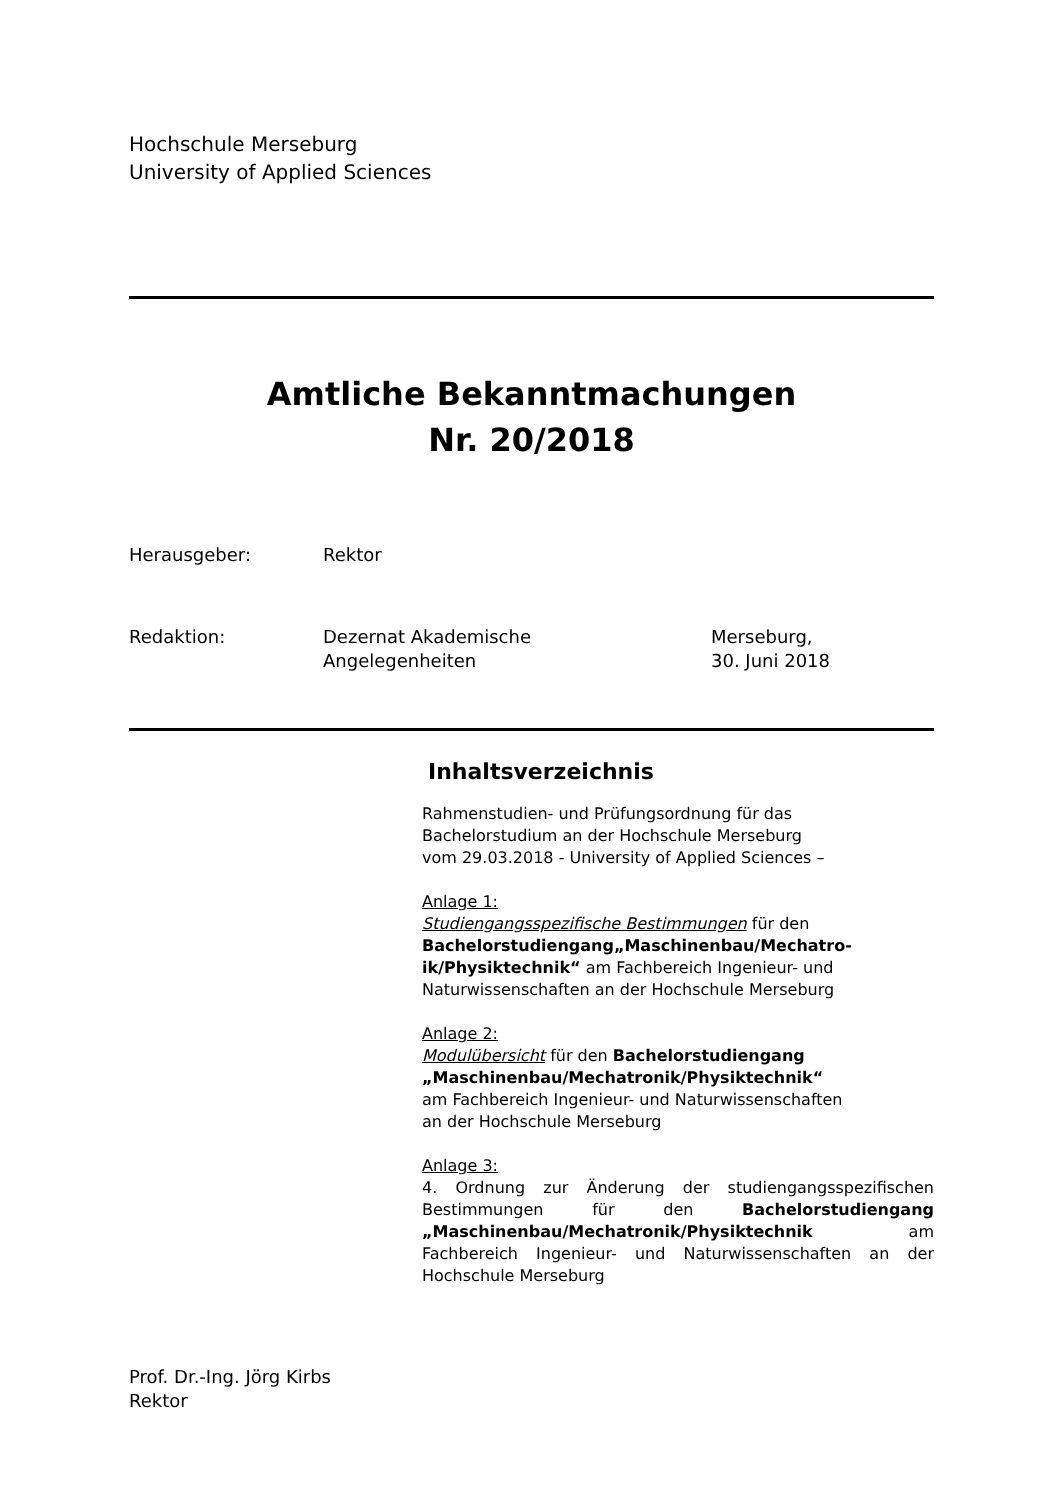Hochschule Merseburg
University of Applied Sciences
Amtliche Bekanntmachungen
Nr. 20/2018
Herausgeber: Rektor
Redaktion: Dezernat Akademische
Angelegenheiten
Merseburg,
30. Juni 2018
Inhaltsverzeichnis
Rahmenstudien- und Prüfungsordnung für das
Bachelorstudium an der Hochschule Merseburg
vom 29.03.2018 - University of Applied Sciences –
Anlage 1:
Studiengangsspezifische Bestimmungen für den
Bachelorstudiengang„Maschinenbau/Mechatro-
ik/Physiktechnik“ am Fachbereich Ingenieur- und
Naturwissenschaften an der Hochschule Merseburg
Anlage 2:
Modulübersicht für den Bachelorstudiengang
„Maschinenbau/Mechatronik/Physiktechnik“
am Fachbereich Ingenieur- und Naturwissenschaften
an der Hochschule Merseburg
Anlage 3:
4. Ordnung zur Änderung der studiengangsspezifischen Bestimmungen für den Bachelorstudiengang „Maschinenbau/Mechatronik/Physiktechnik am Fachbereich Ingenieur- und Naturwissenschaften an der Hochschule Merseburg
Prof. Dr.-Ing. Jörg Kirbs
Rektor